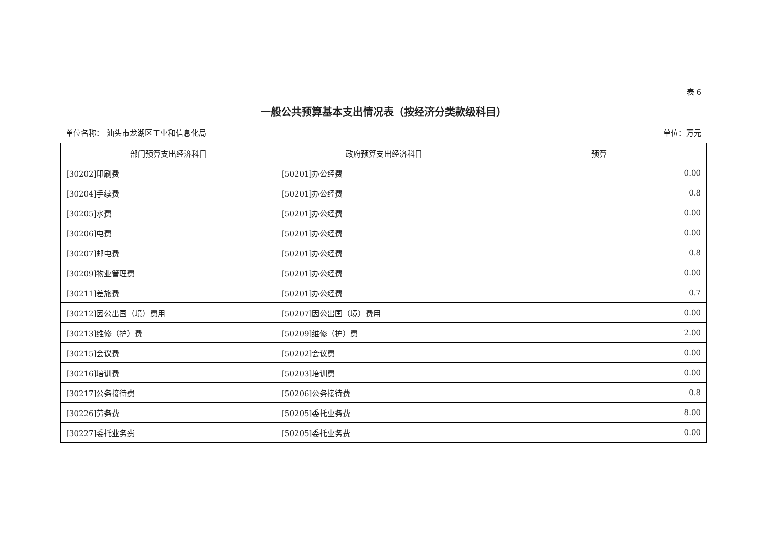表 6
一般公共预算基本支出情况表（按经济分类款级科目）
单位名称： 汕头市龙湖区工业和信息化局 单位：万元
| 部门预算支出经济科目 | 政府预算支出经济科目 | 预算 |
| --- | --- | --- |
| [30202]印刷费 | [50201]办公经费 | 0.00 |
| [30204]手续费 | [50201]办公经费 | 0.8 |
| [30205]水费 | [50201]办公经费 | 0.00 |
| [30206]电费 | [50201]办公经费 | 0.00 |
| [30207]邮电费 | [50201]办公经费 | 0.8 |
| [30209]物业管理费 | [50201]办公经费 | 0.00 |
| [30211]差旅费 | [50201]办公经费 | 0.7 |
| [30212]因公出国（境）费用 | [50207]因公出国（境）费用 | 0.00 |
| [30213]维修（护）费 | [50209]维修（护）费 | 2.00 |
| [30215]会议费 | [50202]会议费 | 0.00 |
| [30216]培训费 | [50203]培训费 | 0.00 |
| [30217]公务接待费 | [50206]公务接待费 | 0.8 |
| [30226]劳务费 | [50205]委托业务费 | 8.00 |
| [30227]委托业务费 | [50205]委托业务费 | 0.00 |